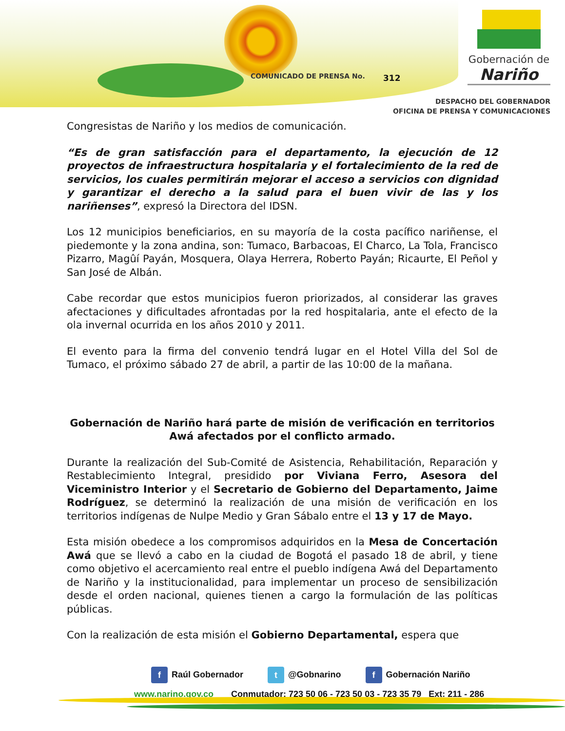COMUNICADO DE PRENSA No. 312
Gobernación de
Nariño
DESPACHO DEL GOBERNADOR
OFICINA DE PRENSA Y COMUNICACIONES
Congresistas de Nariño y los medios de comunicación.
“Es de gran satisfacción para el departamento, la ejecución de 12 proyectos de infraestructura hospitalaria y el fortalecimiento de la red de servicios, los cuales permitirán mejorar el acceso a servicios con dignidad y garantizar el derecho a la salud para el buen vivir de las y los nariñenses”, expresó la Directora del IDSN.
Los 12 municipios beneficiarios, en su mayoría de la costa pacífico nariñense, el piedemonte y la zona andina, son: Tumaco, Barbacoas, El Charco, La Tola, Francisco Pizarro, Magûí Payán, Mosquera, Olaya Herrera, Roberto Payán; Ricaurte, El Peñol y San José de Albán.
Cabe recordar que estos municipios fueron priorizados, al considerar las graves afectaciones y dificultades afrontadas por la red hospitalaria, ante el efecto de la ola invernal ocurrida en los años 2010 y 2011.
El evento para la firma del convenio tendrá lugar en el Hotel Villa del Sol de Tumaco, el próximo sábado 27 de abril, a partir de las 10:00 de la mañana.
Gobernación de Nariño hará parte de misión de verificación en territorios Awá afectados por el conflicto armado.
Durante la realización del Sub-Comité de Asistencia, Rehabilitación, Reparación y Restablecimiento Integral, presidido por Viviana Ferro, Asesora del Viceministro Interior y el Secretario de Gobierno del Departamento, Jaime Rodríguez, se determinó la realización de una misión de verificación en los territorios indígenas de Nulpe Medio y Gran Sábalo entre el 13 y 17 de Mayo.
Esta misión obedece a los compromisos adquiridos en la Mesa de Concertación Awá que se llevó a cabo en la ciudad de Bogotá el pasado 18 de abril, y tiene como objetivo el acercamiento real entre el pueblo indígena Awá del Departamento de Nariño y la institucionalidad, para implementar un proceso de sensibilización desde el orden nacional, quienes tienen a cargo la formulación de las políticas públicas.
Con la realización de esta misión el Gobierno Departamental, espera que
f Raúl Gobernador
t @Gobnarino
f Gobernación Nariño
www.narino.gov.co Conmutador: 723 50 06 - 723 50 03 - 723 35 79 Ext: 211 - 286